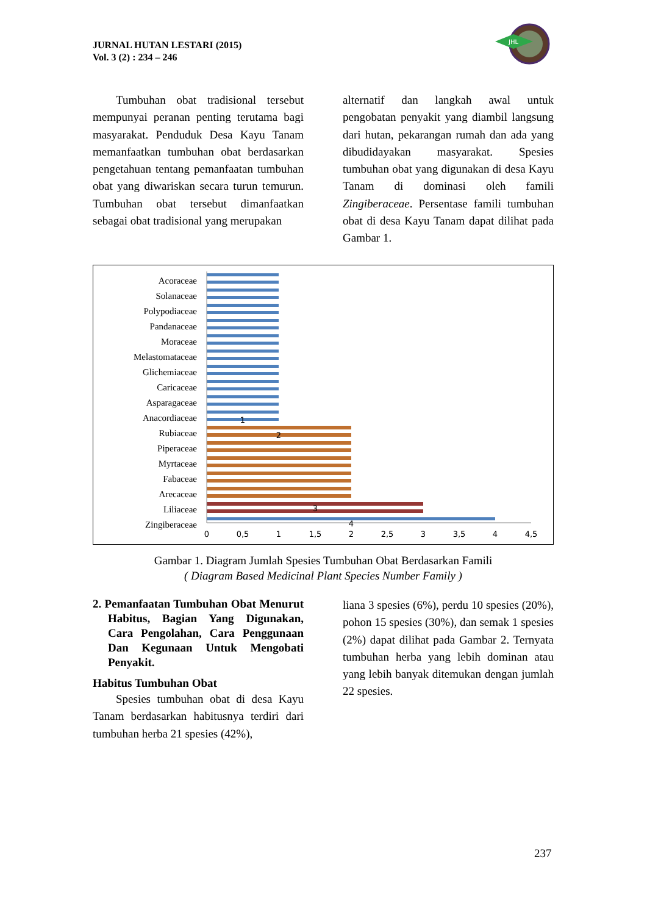JURNAL HUTAN LESTARI (2015)
Vol. 3 (2) : 234 – 246
JHL
Tumbuhan obat tradisional tersebut mempunyai peranan penting terutama bagi masyarakat. Penduduk Desa Kayu Tanam memanfaatkan tumbuhan obat berdasarkan pengetahuan tentang pemanfaatan tumbuhan obat yang diwariskan secara turun temurun. Tumbuhan obat tersebut dimanfaatkan sebagai obat tradisional yang merupakan
alternatif dan langkah awal untuk pengobatan penyakit yang diambil langsung dari hutan, pekarangan rumah dan ada yang dibudidayakan masyarakat. Spesies tumbuhan obat yang digunakan di desa Kayu Tanam di dominasi oleh famili Zingiberaceae. Persentase famili tumbuhan obat di desa Kayu Tanam dapat dilihat pada Gambar 1.
Acoraceae
Solanaceae
Polypodiaceae
Pandanaceae
Moraceae
Melastomataceae
Glichemiaceae
Caricaceae
Asparagaceae
Anacordiaceae
Rubiaceae
Piperaceae
Myrtaceae
Fabaceae
Arecaceae
Liliaceae
Zingiberaceae
1
2
3
4
0
0,5
1
1,5
2
2,5
3
3,5
4
4,5
Gambar 1. Diagram Jumlah Spesies Tumbuhan Obat Berdasarkan Famili
( Diagram Based Medicinal Plant Species Number Family )
2. Pemanfaatan Tumbuhan Obat Menurut Habitus, Bagian Yang Digunakan, Cara Pengolahan, Cara Penggunaan Dan Kegunaan Untuk Mengobati Penyakit.
Habitus Tumbuhan Obat
Spesies tumbuhan obat di desa Kayu Tanam berdasarkan habitusnya terdiri dari tumbuhan herba 21 spesies (42%),
liana 3 spesies (6%), perdu 10 spesies (20%), pohon 15 spesies (30%), dan semak 1 spesies (2%) dapat dilihat pada Gambar 2. Ternyata tumbuhan herba yang lebih dominan atau yang lebih banyak ditemukan dengan jumlah 22 spesies.
237